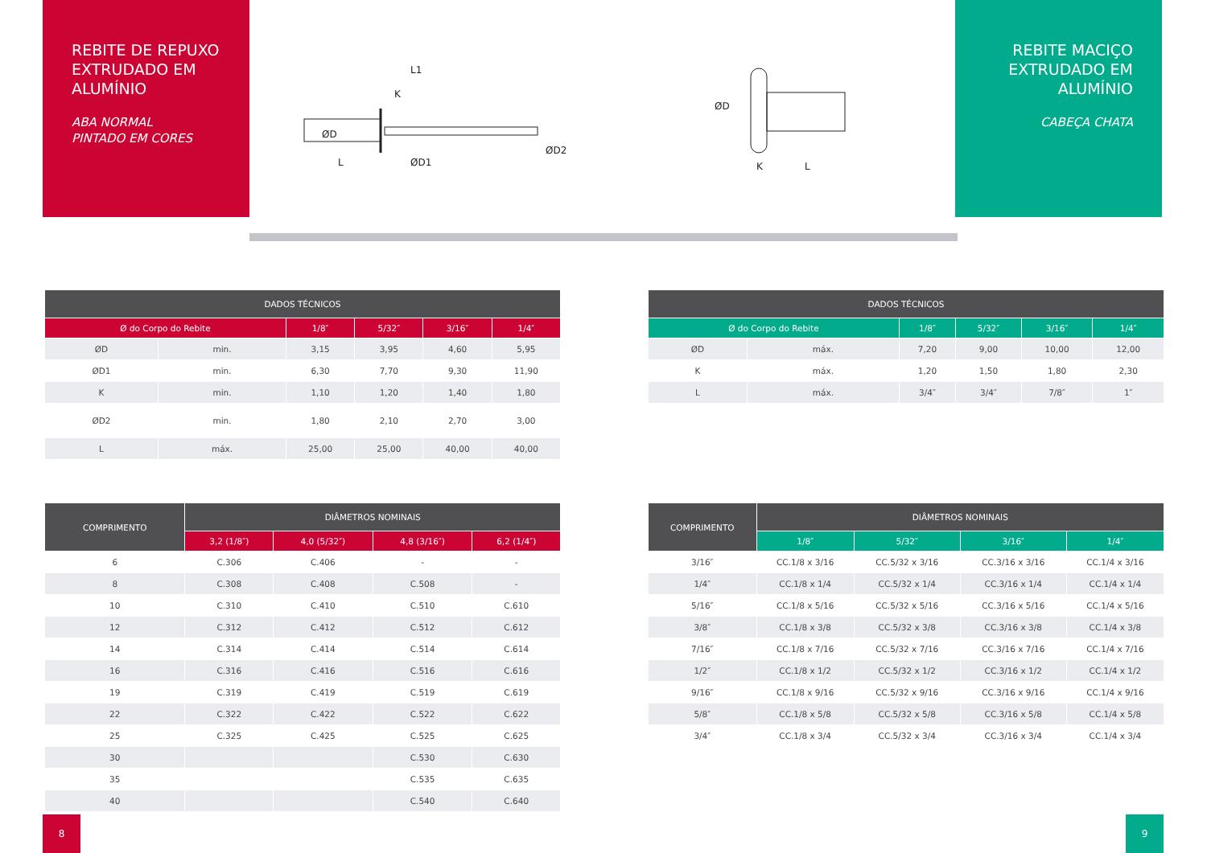REBITE DE REPUXO EXTRUDADO EM ALUMÍNIO
ABA NORMAL
PINTADO EM CORES
REBITE MACIÇO EXTRUDADO EM ALUMÍNIO
CABEÇA CHATA
L1
K
L
ØD
ØD1
ØD2
ØD
K L
| DADOS TÉCNICOS | | | | | |
| --- | --- | --- | --- | --- | --- |
| Ø do Corpo do Rebite | | 1/8″ | 5/32″ | 3/16″ | 1/4″ |
| ØD | min. | 3,15 | 3,95 | 4,60 | 5,95 |
| ØD1 | min. | 6,30 | 7,70 | 9,30 | 11,90 |
| K | min. | 1,10 | 1,20 | 1,40 | 1,80 |
| ØD2 | min. | 1,80 | 2,10 | 2,70 | 3,00 |
| L | máx. | 25,00 | 25,00 | 40,00 | 40,00 |
| DADOS TÉCNICOS | | | | | |
| --- | --- | --- | --- | --- | --- |
| Ø do Corpo do Rebite | | 1/8″ | 5/32″ | 3/16″ | 1/4″ |
| ØD | máx. | 7,20 | 9,00 | 10,00 | 12,00 |
| K | máx. | 1,20 | 1,50 | 1,80 | 2,30 |
| L | máx. | 3/4″ | 3/4″ | 7/8″ | 1″ |
| COMPRIMENTO | DIÂMETROS NOMINAIS | | | |
| --- | --- | --- | --- | --- |
| | 3,2 (1/8″) | 4,0 (5/32″) | 4,8 (3/16″) | 6,2 (1/4″) |
| 6 | C.306 | C.406 | - | - |
| 8 | C.308 | C.408 | C.508 | - |
| 10 | C.310 | C.410 | C.510 | C.610 |
| 12 | C.312 | C.412 | C.512 | C.612 |
| 14 | C.314 | C.414 | C.514 | C.614 |
| 16 | C.316 | C.416 | C.516 | C.616 |
| 19 | C.319 | C.419 | C.519 | C.619 |
| 22 | C.322 | C.422 | C.522 | C.622 |
| 25 | C.325 | C.425 | C.525 | C.625 |
| 30 | | | C.530 | C.630 |
| 35 | | | C.535 | C.635 |
| 40 | | | C.540 | C.640 |
| COMPRIMENTO | DIÂMETROS NOMINAIS | | | |
| --- | --- | --- | --- | --- |
| | 1/8″ | 5/32″ | 3/16″ | 1/4″ |
| 3/16″ | CC.1/8 x 3/16 | CC.5/32 x 3/16 | CC.3/16 x 3/16 | CC.1/4 x 3/16 |
| 1/4″ | CC.1/8 x 1/4 | CC.5/32 x 1/4 | CC.3/16 x 1/4 | CC.1/4 x 1/4 |
| 5/16″ | CC.1/8 x 5/16 | CC.5/32 x 5/16 | CC.3/16 x 5/16 | CC.1/4 x 5/16 |
| 3/8″ | CC.1/8 x 3/8 | CC.5/32 x 3/8 | CC.3/16 x 3/8 | CC.1/4 x 3/8 |
| 7/16″ | CC.1/8 x 7/16 | CC.5/32 x 7/16 | CC.3/16 x 7/16 | CC.1/4 x 7/16 |
| 1/2″ | CC.1/8 x 1/2 | CC.5/32 x 1/2 | CC.3/16 x 1/2 | CC.1/4 x 1/2 |
| 9/16″ | CC.1/8 x 9/16 | CC.5/32 x 9/16 | CC.3/16 x 9/16 | CC.1/4 x 9/16 |
| 5/8″ | CC.1/8 x 5/8 | CC.5/32 x 5/8 | CC.3/16 x 5/8 | CC.1/4 x 5/8 |
| 3/4″ | CC.1/8 x 3/4 | CC.5/32 x 3/4 | CC.3/16 x 3/4 | CC.1/4 x 3/4 |
8 9